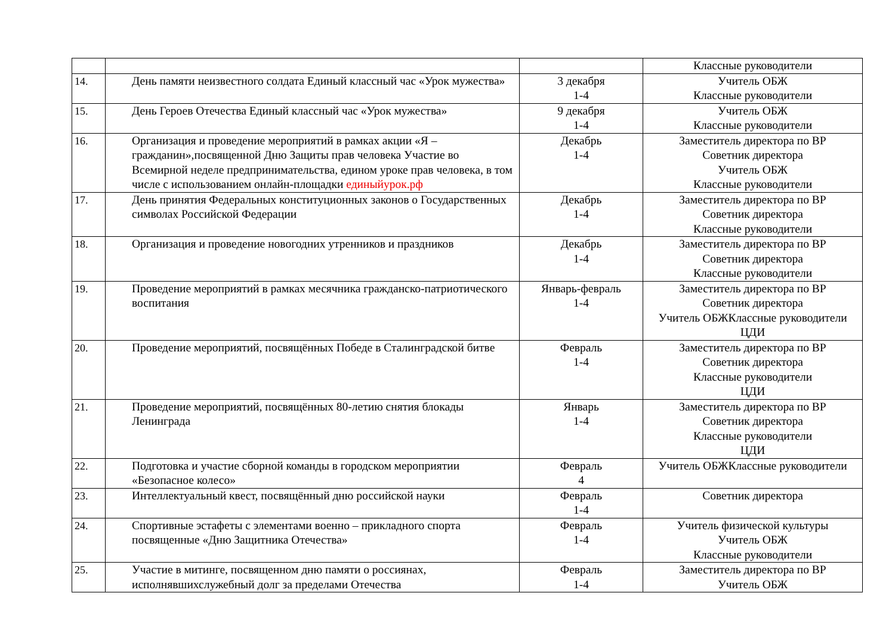| | | | Классные руководители |
| 14. | День памяти неизвестного солдата Единый классный час «Урок мужества» | 3 декабря 1-4 | Учитель ОБЖ Классные руководители |
| 15. | День Героев Отечества Единый классный час «Урок мужества» | 9 декабря 1-4 | Учитель ОБЖ Классные руководители |
| 16. | Организация и проведение мероприятий в рамках акции «Я – гражданин»,посвященной Дню Защиты прав человека Участие во Всемирной неделе предпринимательства, едином уроке прав человека, в том числе с использованием онлайн-площадки единыйурок.рф | Декабрь 1-4 | Заместитель директора по ВР Советник директора Учитель ОБЖ Классные руководители |
| 17. | День принятия Федеральных конституционных законов о Государственных символах Российской Федерации | Декабрь 1-4 | Заместитель директора по ВР Советник директора Классные руководители |
| 18. | Организация и проведение новогодних утренников и праздников | Декабрь 1-4 | Заместитель директора по ВР Советник директора Классные руководители |
| 19. | Проведение мероприятий в рамках месячника гражданско-патриотического воспитания | Январь-февраль 1-4 | Заместитель директора по ВР Советник директора Учитель ОБЖКлассные руководители ЦДИ |
| 20. | Проведение мероприятий, посвящённых Победе в Сталинградской битве | Февраль 1-4 | Заместитель директора по ВР Советник директора Классные руководители ЦДИ |
| 21. | Проведение мероприятий, посвящённых 80-летию снятия блокады Ленинграда | Январь 1-4 | Заместитель директора по ВР Советник директора Классные руководители ЦДИ |
| 22. | Подготовка и участие сборной команды в городском мероприятии «Безопасное колесо» | Февраль 4 | Учитель ОБЖКлассные руководители |
| 23. | Интеллектуальный квест, посвящённый дню российской науки | Февраль 1-4 | Советник директора |
| 24. | Спортивные эстафеты с элементами военно – прикладного спорта посвященные «Дню Защитника Отечества» | Февраль 1-4 | Учитель физической культуры Учитель ОБЖ Классные руководители |
| 25. | Участие в митинге, посвященном дню памяти о россиянах, исполнявшихслужебный долг за пределами Отечества | Февраль 1-4 | Заместитель директора по ВР Учитель ОБЖ |